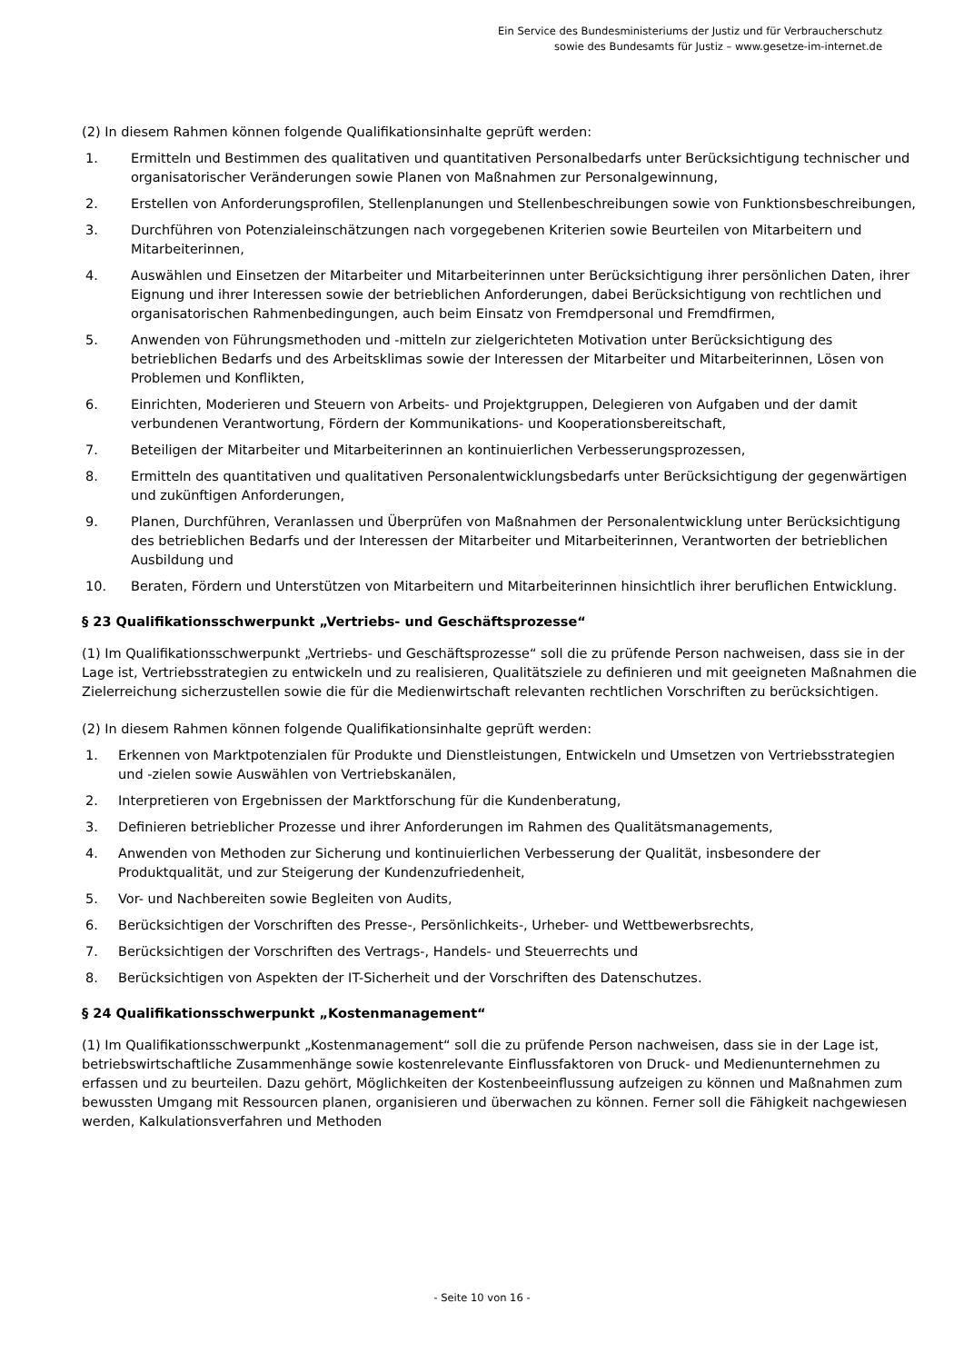Ein Service des Bundesministeriums der Justiz und für Verbraucherschutz
sowie des Bundesamts für Justiz – www.gesetze-im-internet.de
(2) In diesem Rahmen können folgende Qualifikationsinhalte geprüft werden:
1. Ermitteln und Bestimmen des qualitativen und quantitativen Personalbedarfs unter Berücksichtigung technischer und organisatorischer Veränderungen sowie Planen von Maßnahmen zur Personalgewinnung,
2. Erstellen von Anforderungsprofilen, Stellenplanungen und Stellenbeschreibungen sowie von Funktionsbeschreibungen,
3. Durchführen von Potenzialeinschätzungen nach vorgegebenen Kriterien sowie Beurteilen von Mitarbeitern und Mitarbeiterinnen,
4. Auswählen und Einsetzen der Mitarbeiter und Mitarbeiterinnen unter Berücksichtigung ihrer persönlichen Daten, ihrer Eignung und ihrer Interessen sowie der betrieblichen Anforderungen, dabei Berücksichtigung von rechtlichen und organisatorischen Rahmenbedingungen, auch beim Einsatz von Fremdpersonal und Fremdfirmen,
5. Anwenden von Führungsmethoden und -mitteln zur zielgerichteten Motivation unter Berücksichtigung des betrieblichen Bedarfs und des Arbeitsklimas sowie der Interessen der Mitarbeiter und Mitarbeiterinnen, Lösen von Problemen und Konflikten,
6. Einrichten, Moderieren und Steuern von Arbeits- und Projektgruppen, Delegieren von Aufgaben und der damit verbundenen Verantwortung, Fördern der Kommunikations- und Kooperationsbereitschaft,
7. Beteiligen der Mitarbeiter und Mitarbeiterinnen an kontinuierlichen Verbesserungsprozessen,
8. Ermitteln des quantitativen und qualitativen Personalentwicklungsbedarfs unter Berücksichtigung der gegenwärtigen und zukünftigen Anforderungen,
9. Planen, Durchführen, Veranlassen und Überprüfen von Maßnahmen der Personalentwicklung unter Berücksichtigung des betrieblichen Bedarfs und der Interessen der Mitarbeiter und Mitarbeiterinnen, Verantworten der betrieblichen Ausbildung und
10. Beraten, Fördern und Unterstützen von Mitarbeitern und Mitarbeiterinnen hinsichtlich ihrer beruflichen Entwicklung.
§ 23 Qualifikationsschwerpunkt „Vertriebs- und Geschäftsprozesse“
(1) Im Qualifikationsschwerpunkt „Vertriebs- und Geschäftsprozesse“ soll die zu prüfende Person nachweisen, dass sie in der Lage ist, Vertriebsstrategien zu entwickeln und zu realisieren, Qualitätsziele zu definieren und mit geeigneten Maßnahmen die Zielerreichung sicherzustellen sowie die für die Medienwirtschaft relevanten rechtlichen Vorschriften zu berücksichtigen.
(2) In diesem Rahmen können folgende Qualifikationsinhalte geprüft werden:
1. Erkennen von Marktpotenzialen für Produkte und Dienstleistungen, Entwickeln und Umsetzen von Vertriebsstrategien und -zielen sowie Auswählen von Vertriebskanälen,
2. Interpretieren von Ergebnissen der Marktforschung für die Kundenberatung,
3. Definieren betrieblicher Prozesse und ihrer Anforderungen im Rahmen des Qualitätsmanagements,
4. Anwenden von Methoden zur Sicherung und kontinuierlichen Verbesserung der Qualität, insbesondere der Produktqualität, und zur Steigerung der Kundenzufriedenheit,
5. Vor- und Nachbereiten sowie Begleiten von Audits,
6. Berücksichtigen der Vorschriften des Presse-, Persönlichkeits-, Urheber- und Wettbewerbsrechts,
7. Berücksichtigen der Vorschriften des Vertrags-, Handels- und Steuerrechts und
8. Berücksichtigen von Aspekten der IT-Sicherheit und der Vorschriften des Datenschutzes.
§ 24 Qualifikationsschwerpunkt „Kostenmanagement“
(1) Im Qualifikationsschwerpunkt „Kostenmanagement“ soll die zu prüfende Person nachweisen, dass sie in der Lage ist, betriebswirtschaftliche Zusammenhänge sowie kostenrelevante Einflussfaktoren von Druck- und Medienunternehmen zu erfassen und zu beurteilen. Dazu gehört, Möglichkeiten der Kostenbeeinflussung aufzeigen zu können und Maßnahmen zum bewussten Umgang mit Ressourcen planen, organisieren und überwachen zu können. Ferner soll die Fähigkeit nachgewiesen werden, Kalkulationsverfahren und Methoden
- Seite 10 von 16 -